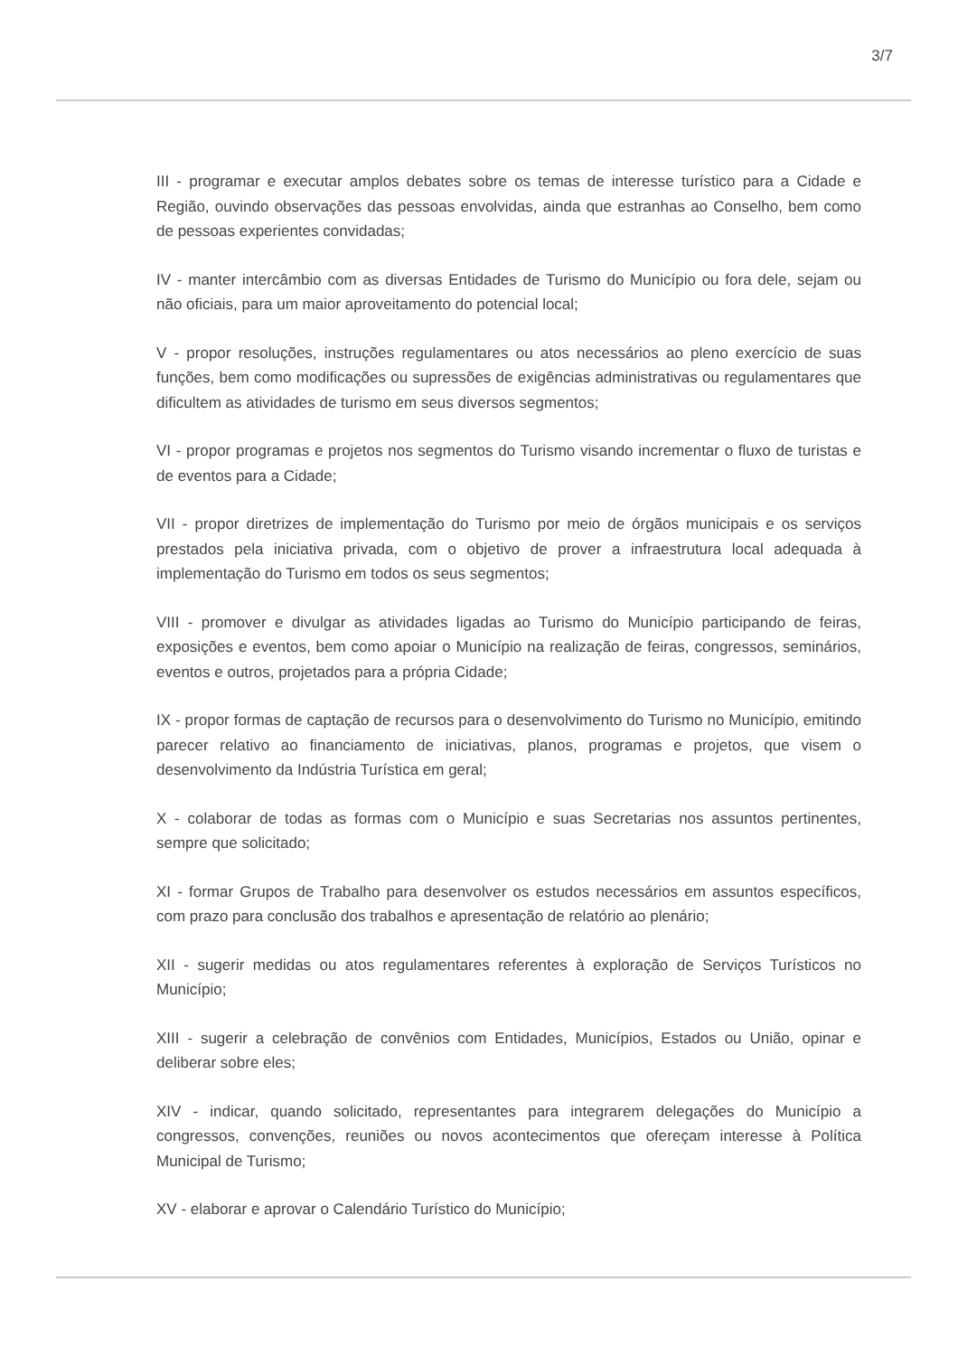3/7
III - programar e executar amplos debates sobre os temas de interesse turístico para a Cidade e Região, ouvindo observações das pessoas envolvidas, ainda que estranhas ao Conselho, bem como de pessoas experientes convidadas;
IV - manter intercâmbio com as diversas Entidades de Turismo do Município ou fora dele, sejam ou não oficiais, para um maior aproveitamento do potencial local;
V - propor resoluções, instruções regulamentares ou atos necessários ao pleno exercício de suas funções, bem como modificações ou supressões de exigências administrativas ou regulamentares que dificultem as atividades de turismo em seus diversos segmentos;
VI - propor programas e projetos nos segmentos do Turismo visando incrementar o fluxo de turistas e de eventos para a Cidade;
VII - propor diretrizes de implementação do Turismo por meio de órgãos municipais e os serviços prestados pela iniciativa privada, com o objetivo de prover a infraestrutura local adequada à implementação do Turismo em todos os seus segmentos;
VIII - promover e divulgar as atividades ligadas ao Turismo do Município participando de feiras, exposições e eventos, bem como apoiar o Município na realização de feiras, congressos, seminários, eventos e outros, projetados para a própria Cidade;
IX - propor formas de captação de recursos para o desenvolvimento do Turismo no Município, emitindo parecer relativo ao financiamento de iniciativas, planos, programas e projetos, que visem o desenvolvimento da Indústria Turística em geral;
X - colaborar de todas as formas com o Município e suas Secretarias nos assuntos pertinentes, sempre que solicitado;
XI - formar Grupos de Trabalho para desenvolver os estudos necessários em assuntos específicos, com prazo para conclusão dos trabalhos e apresentação de relatório ao plenário;
XII - sugerir medidas ou atos regulamentares referentes à exploração de Serviços Turísticos no Município;
XIII - sugerir a celebração de convênios com Entidades, Municípios, Estados ou União, opinar e deliberar sobre eles;
XIV - indicar, quando solicitado, representantes para integrarem delegações do Município a congressos, convenções, reuniões ou novos acontecimentos que ofereçam interesse à Política Municipal de Turismo;
XV - elaborar e aprovar o Calendário Turístico do Município;